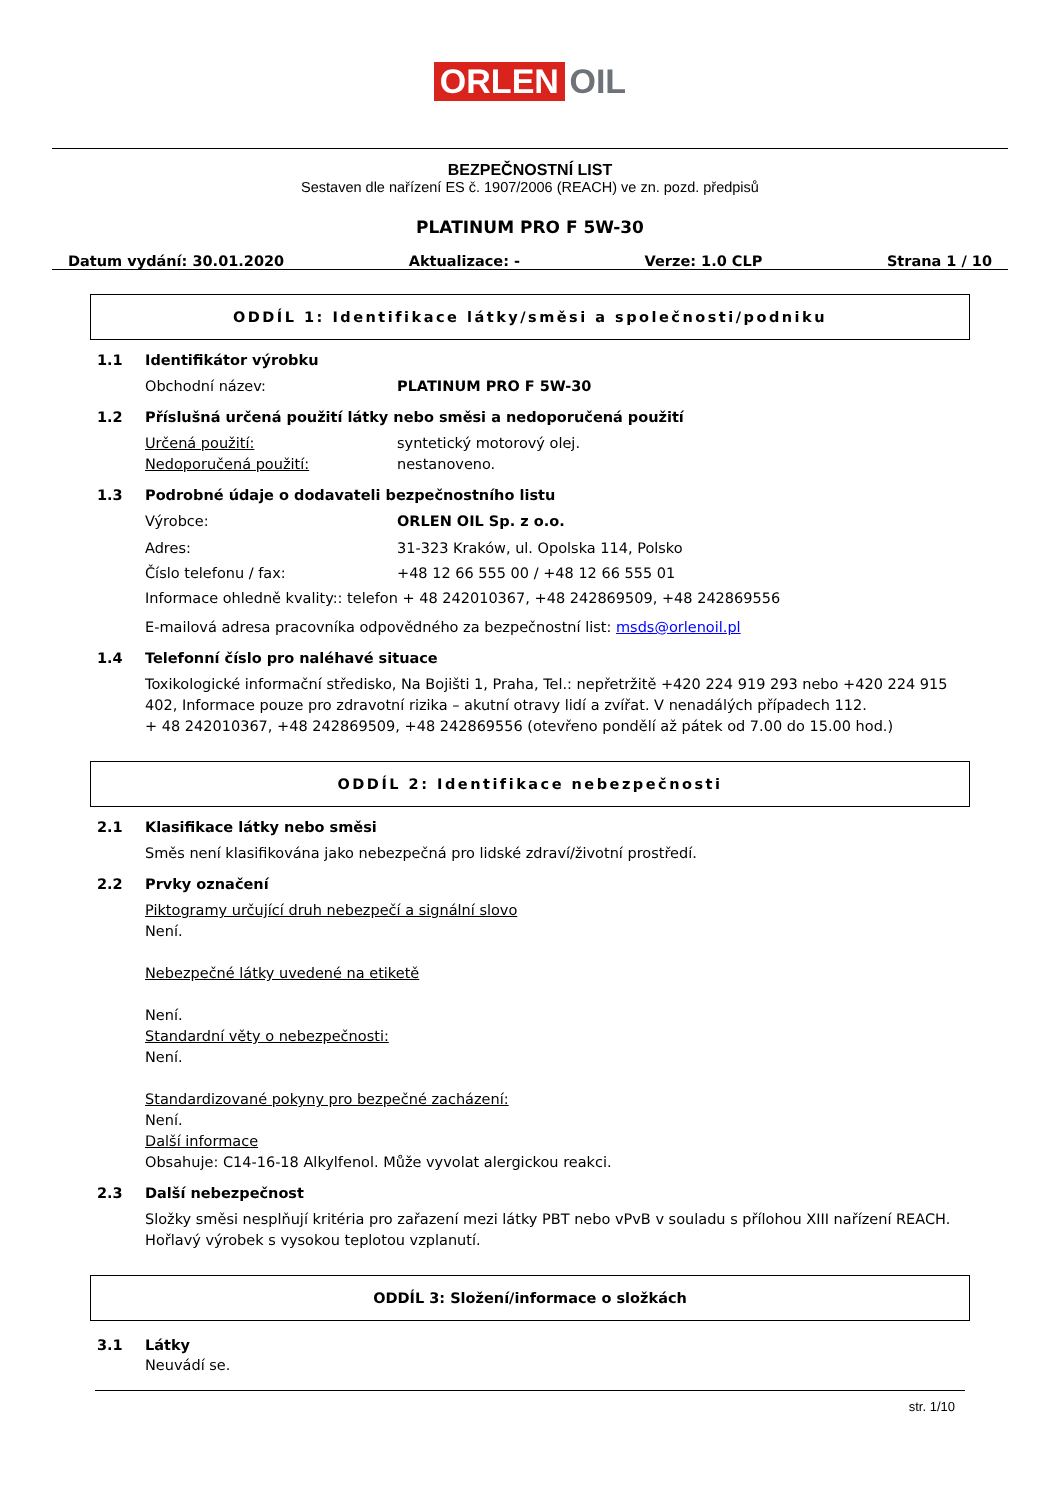ORLEN OIL
BEZPEČNOSTNÍ LIST
Sestaven dle nařízení ES č. 1907/2006 (REACH) ve zn. pozd. předpisů
PLATINUM PRO F 5W-30
Datum vydání: 30.01.2020 Aktualizace: - Verze: 1.0 CLP Strana 1 / 10
ODDÍL 1: Identifikace látky/směsi a společnosti/podniku
1.1 Identifikátor výrobku
Obchodní název: PLATINUM PRO F 5W-30
1.2 Příslušná určená použití látky nebo směsi a nedoporučená použití
Určená použití: syntetický motorový olej.
Nedoporučená použití: nestanoveno.
1.3 Podrobné údaje o dodavateli bezpečnostního listu
Výrobce: ORLEN OIL Sp. z o.o.
Adres: 31-323 Kraków, ul. Opolska 114, Polsko
Číslo telefonu / fax: +48 12 66 555 00 / +48 12 66 555 01
Informace ohledně kvality:: telefon + 48 242010367, +48 242869509, +48 242869556
E-mailová adresa pracovníka odpovědného za bezpečnostní list: msds@orlenoil.pl
1.4 Telefonní číslo pro naléhavé situace
Toxikologické informační středisko, Na Bojišti 1, Praha, Tel.: nepřetržitě +420 224 919 293 nebo +420 224 915 402, Informace pouze pro zdravotní rizika – akutní otravy lidí a zvířat. V nenadálých případech 112.
+ 48 242010367, +48 242869509, +48 242869556 (otevřeno pondělí až pátek od 7.00 do 15.00 hod.)
ODDÍL 2: Identifikace nebezpečnosti
2.1 Klasifikace látky nebo směsi
Směs není klasifikována jako nebezpečná pro lidské zdraví/životní prostředí.
2.2 Prvky označení
Piktogramy určující druh nebezpečí a signální slovo
Není.
Nebezpečné látky uvedené na etiketě
Není.
Standardní věty o nebezpečnosti:
Není.
Standardizované pokyny pro bezpečné zacházení:
Není.
Další informace
Obsahuje: C14-16-18 Alkylfenol. Může vyvolat alergickou reakci.
2.3 Další nebezpečnost
Složky směsi nesplňují kritéria pro zařazení mezi látky PBT nebo vPvB v souladu s přílohou XIII nařízení REACH. Hořlavý výrobek s vysokou teplotou vzplanutí.
ODDÍL 3: Složení/informace o složkách
3.1 Látky
Neuvádí se.
str. 1/10